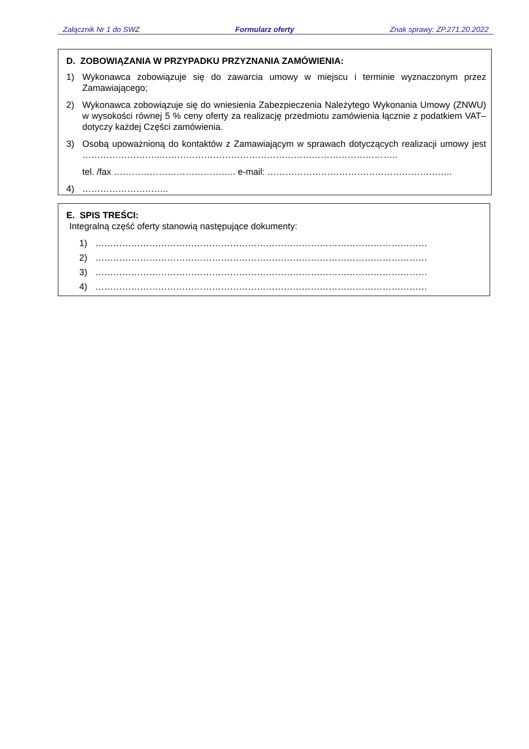Załącznik Nr 1 do SWZ Formularz oferty Znak sprawy: ZP.271.20.2022
D. ZOBOWIĄZANIA W PRZYPADKU PRZYZNANIA ZAMÓWIENIA:
1) Wykonawca zobowiązuje się do zawarcia umowy w miejscu i terminie wyznaczonym przez Zamawiającego;
2) Wykonawca zobowiązuje się do wniesienia Zabezpieczenia Należytego Wykonania Umowy (ZNWU) w wysokości równej 5 % ceny oferty za realizację przedmiotu zamówienia łącznie z podatkiem VAT– dotyczy każdej Części zamówienia.
3) Osobą upoważnioną do kontaktów z Zamawiającym w sprawach dotyczących realizacji umowy jest ……………………..……………………………………………………………………..
tel. /fax ………………………………….. e-mail: ……………………………………………………..
4) ………………………..
E. SPIS TREŚCI:
Integralną część oferty stanowią następujące dokumenty:
1) …………………………………………………………………………………………………
2) …………………………………………………………………………………………………
3) …………………………………………………………………………………………………
4) …………………………………………………………………………………………………